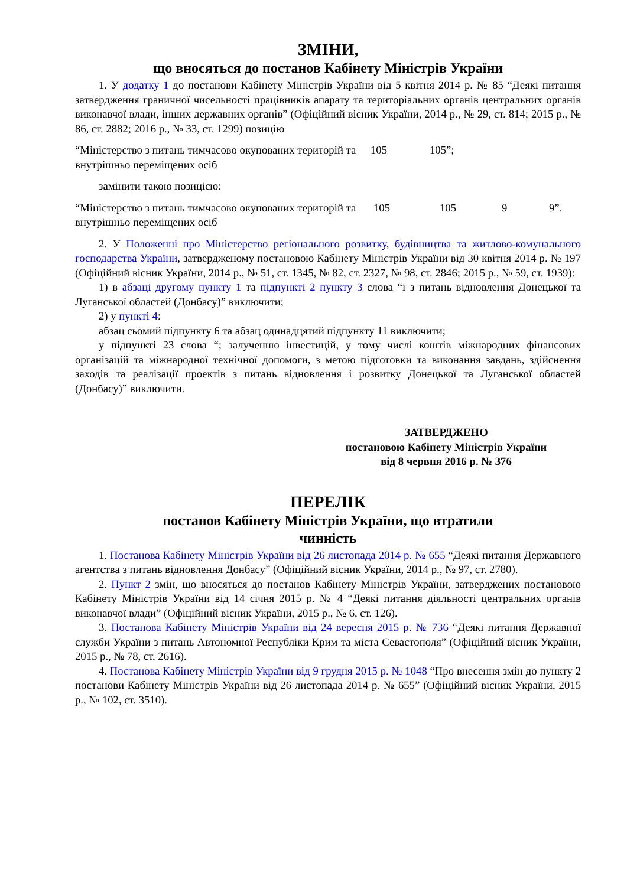ЗМІНИ,
що вносяться до постанов Кабінету Міністрів України
1. У додатку 1 до постанови Кабінету Міністрів України від 5 квітня 2014 р. № 85 “Деякі питання затвердження граничної чисельності працівників апарату та територіальних органів центральних органів виконавчої влади, інших державних органів” (Офіційний вісник України, 2014 р., № 29, ст. 814; 2015 р., № 86, ст. 2882; 2016 р., № 33, ст. 1299) позицію
| “Міністерство з питань тимчасово окупованих територій та внутрішньо переміщених осіб | 105 | 105”; |
замінити такою позицією:
| “Міністерство з питань тимчасово окупованих територій та внутрішньо переміщених осіб | 105 | 105 | 9 | 9”. |
2. У Положенні про Міністерство регіонального розвитку, будівництва та житлово-комунального господарства України, затвердженому постановою Кабінету Міністрів України від 30 квітня 2014 р. № 197 (Офіційний вісник України, 2014 р., № 51, ст. 1345, № 82, ст. 2327, № 98, ст. 2846; 2015 р., № 59, ст. 1939):
1) в абзаці другому пункту 1 та підпункті 2 пункту 3 слова “і з питань відновлення Донецької та Луганської областей (Донбасу)” виключити;
2) у пункті 4:
абзац сьомий підпункту 6 та абзац одинадцятий підпункту 11 виключити;
у підпункті 23 слова “; залученню інвестицій, у тому числі коштів міжнародних фінансових організацій та міжнародної технічної допомоги, з метою підготовки та виконання завдань, здійснення заходів та реалізації проектів з питань відновлення і розвитку Донецької та Луганської областей (Донбасу)” виключити.
ЗАТВЕРДЖЕНО
постановою Кабінету Міністрів України
від 8 червня 2016 р. № 376
ПЕРЕЛІК
постанов Кабінету Міністрів України, що втратили
чинність
1. Постанова Кабінету Міністрів України від 26 листопада 2014 р. № 655 “Деякі питання Державного агентства з питань відновлення Донбасу” (Офіційний вісник України, 2014 р., № 97, ст. 2780).
2. Пункт 2 змін, що вносяться до постанов Кабінету Міністрів України, затверджених постановою Кабінету Міністрів України від 14 січня 2015 р. № 4 “Деякі питання діяльності центральних органів виконавчої влади” (Офіційний вісник України, 2015 р., № 6, ст. 126).
3. Постанова Кабінету Міністрів України від 24 вересня 2015 р. № 736 “Деякі питання Державної служби України з питань Автономної Республіки Крим та міста Севастополя” (Офіційний вісник України, 2015 р., № 78, ст. 2616).
4. Постанова Кабінету Міністрів України від 9 грудня 2015 р. № 1048 “Про внесення змін до пункту 2 постанови Кабінету Міністрів України від 26 листопада 2014 р. № 655” (Офіційний вісник України, 2015 р., № 102, ст. 3510).